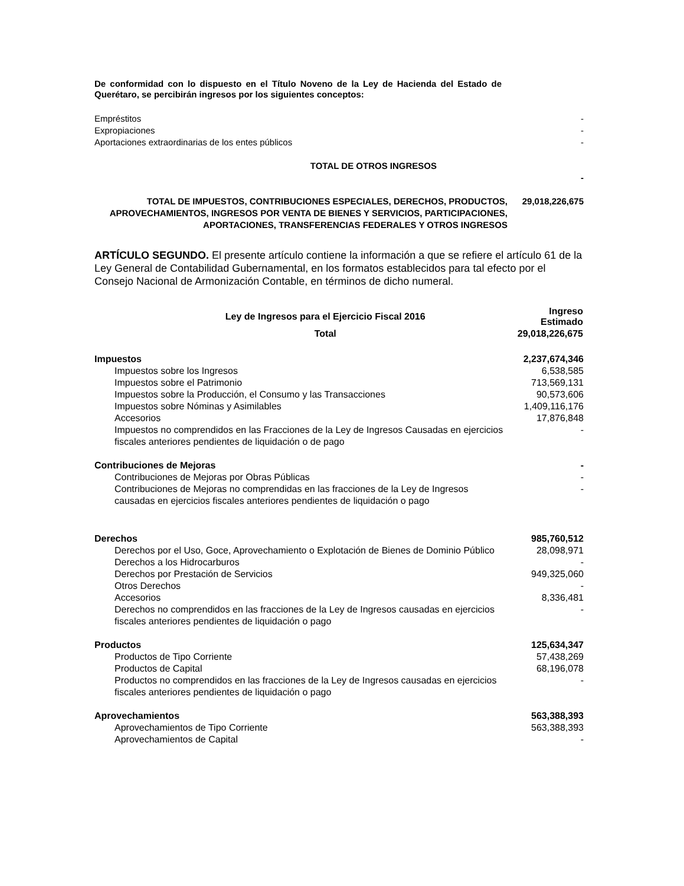De conformidad con lo dispuesto en el Título Noveno de la Ley de Hacienda del Estado de Querétaro, se percibirán ingresos por los siguientes conceptos:
| Empréstitos | - |
| Expropiaciones | - |
| Aportaciones extraordinarias de los entes públicos | - |
| TOTAL DE OTROS INGRESOS | |
| | - |
| TOTAL DE IMPUESTOS, CONTRIBUCIONES ESPECIALES, DERECHOS, PRODUCTOS, APROVECHAMIENTOS, INGRESOS POR VENTA DE BIENES Y SERVICIOS, PARTICIPACIONES, APORTACIONES, TRANSFERENCIAS FEDERALES Y OTROS INGRESOS | 29,018,226,675 |
ARTÍCULO SEGUNDO. El presente artículo contiene la información a que se refiere el artículo 61 de la Ley General de Contabilidad Gubernamental, en los formatos establecidos para tal efecto por el Consejo Nacional de Armonización Contable, en términos de dicho numeral.
| Ley de Ingresos para el Ejercicio Fiscal 2016 | Ingreso Estimado |
| --- | --- |
| Total | 29,018,226,675 |
| Impuestos | 2,237,674,346 |
| Impuestos sobre los Ingresos | 6,538,585 |
| Impuestos sobre el Patrimonio | 713,569,131 |
| Impuestos sobre la Producción, el Consumo y las Transacciones | 90,573,606 |
| Impuestos sobre Nóminas y Asimilables | 1,409,116,176 |
| Accesorios | 17,876,848 |
| Impuestos no comprendidos en las Fracciones de la Ley de Ingresos Causadas en ejercicios fiscales anteriores pendientes de liquidación o de pago | - |
| Contribuciones de Mejoras | - |
| Contribuciones de Mejoras por Obras Públicas | - |
| Contribuciones de Mejoras no comprendidas en las fracciones de la Ley de Ingresos causadas en ejercicios fiscales anteriores pendientes de liquidación o pago | - |
| Derechos | 985,760,512 |
| Derechos por el Uso, Goce, Aprovechamiento o Explotación de Bienes de Dominio Público | 28,098,971 |
| Derechos a los Hidrocarburos | - |
| Derechos por Prestación de Servicios | 949,325,060 |
| Otros Derechos | - |
| Accesorios | 8,336,481 |
| Derechos no comprendidos en las fracciones de la Ley de Ingresos causadas en ejercicios fiscales anteriores pendientes de liquidación o pago | - |
| Productos | 125,634,347 |
| Productos de Tipo Corriente | 57,438,269 |
| Productos de Capital | 68,196,078 |
| Productos no comprendidos en las fracciones de la Ley de Ingresos causadas en ejercicios fiscales anteriores pendientes de liquidación o pago | - |
| Aprovechamientos | 563,388,393 |
| Aprovechamientos de Tipo Corriente | 563,388,393 |
| Aprovechamientos de Capital | - |